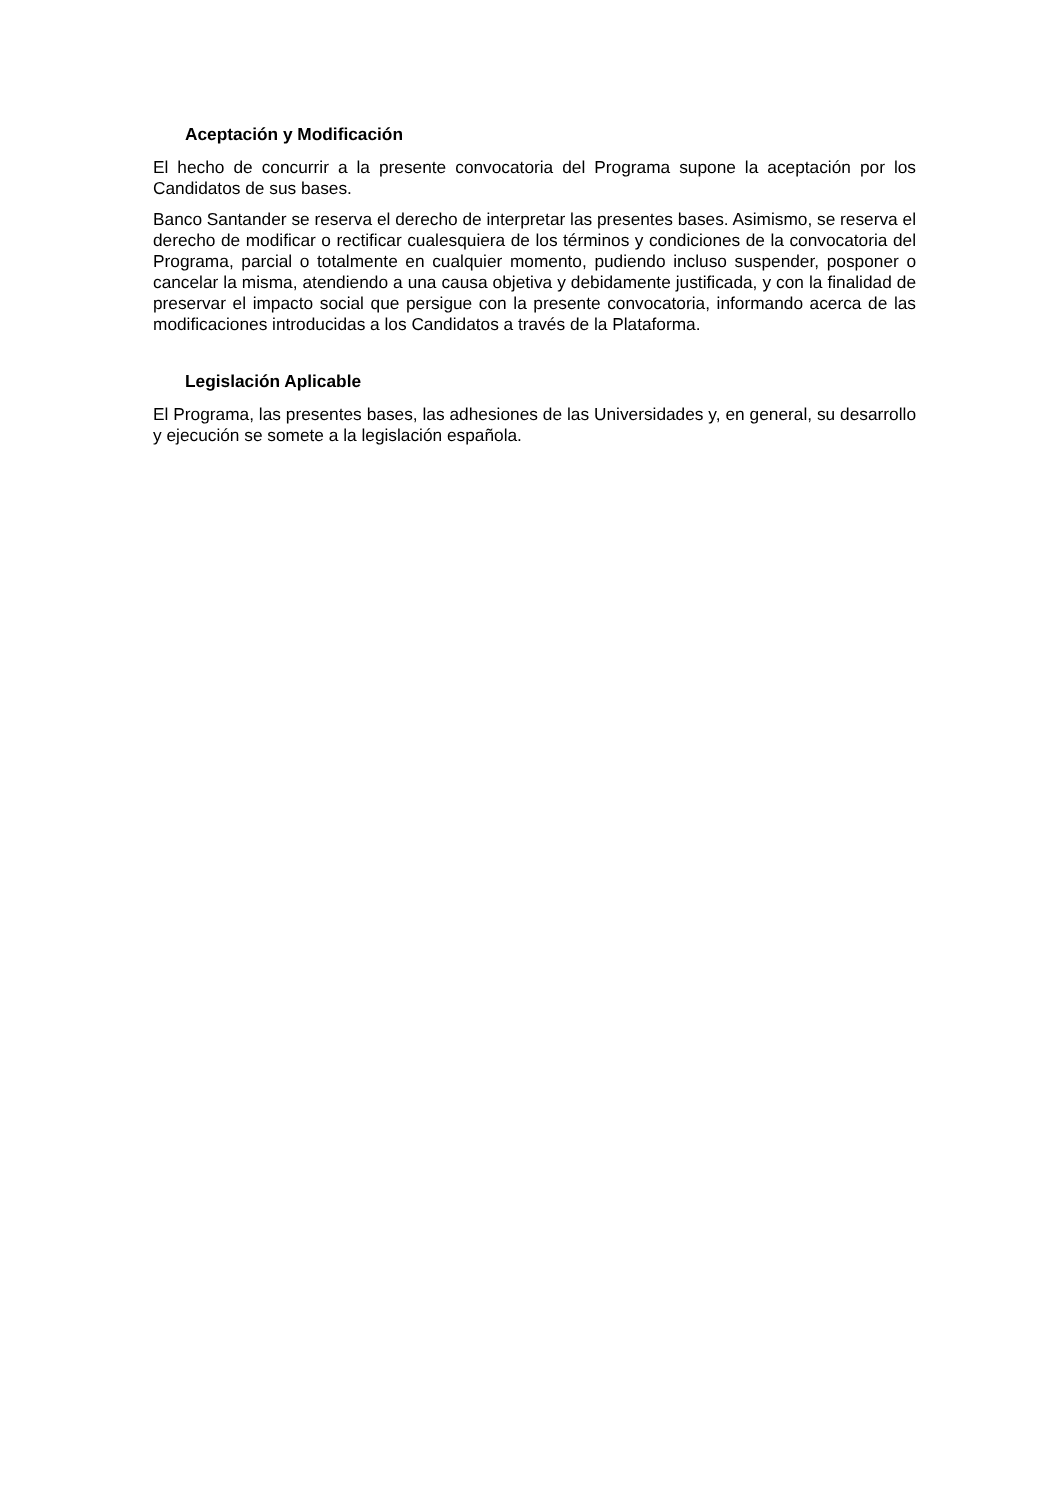Aceptación y Modificación
El hecho de concurrir a la presente convocatoria del Programa supone la aceptación por los Candidatos de sus bases.
Banco Santander se reserva el derecho de interpretar las presentes bases. Asimismo, se reserva el derecho de modificar o rectificar cualesquiera de los términos y condiciones de la convocatoria del Programa, parcial o totalmente en cualquier momento, pudiendo incluso suspender, posponer o cancelar la misma, atendiendo a una causa objetiva y debidamente justificada, y con la finalidad de preservar el impacto social que persigue con la presente convocatoria, informando acerca de las modificaciones introducidas a los Candidatos a través de la Plataforma.
Legislación Aplicable
El Programa, las presentes bases, las adhesiones de las Universidades y, en general, su desarrollo y ejecución se somete a la legislación española.